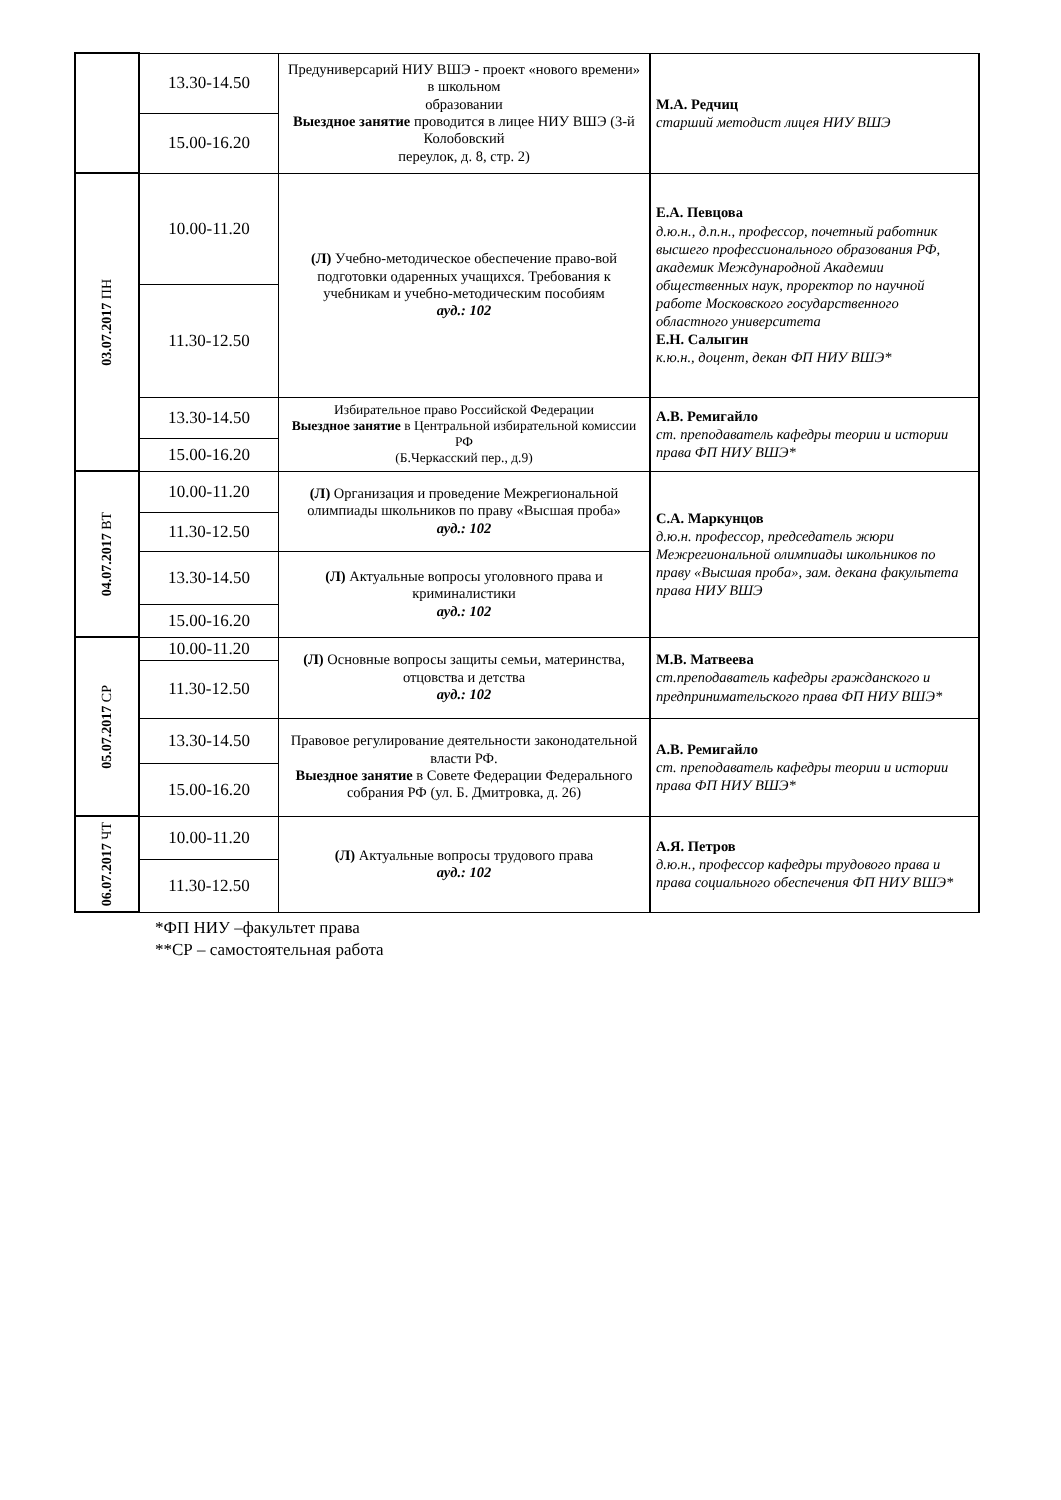| | 13.30-14.50 | Предуниверсарий НИУ ВШЭ - проект «нового времени» в школьном образовании Выездное занятие проводится в лицее НИУ ВШЭ (3-й Колобовский переулок, д. 8, стр. 2) | М.А. Редчиц старший методист лицея НИУ ВШЭ |
| | 15.00-16.20 | | |
| 03.07.2017 ПН | 10.00-11.20 | (Л) Учебно-методическое обеспечение право-вой подготовки одаренных учащихся. Требования к учебникам и учебно-методическим пособиям ауд.: 102 | Е.А. Певцова д.ю.н., д.п.н., профессор, почетный работник высшего профессионального образования РФ, академик Международной Академии общественных наук, проректор по научной работе Московского государственного областного университета Е.Н. Салыгин к.ю.н., доцент, декан ФП НИУ ВШЭ* |
| | 11.30-12.50 | | |
| | 13.30-14.50 | Избирательное право Российской Федерации Выездное занятие в Центральной избирательной комиссии РФ (Б.Черкасский пер., д.9) | А.В. Ремигайло ст. преподаватель кафедры теории и истории права ФП НИУ ВШЭ* |
| | 15.00-16.20 | | |
| 04.07.2017 ВТ | 10.00-11.20 | (Л) Организация и проведение Межрегиональной олимпиады школьников по праву «Высшая проба» ауд.: 102 | С.А. Маркунцов д.ю.н. профессор, председатель жюри Межрегиональной олимпиады школьников по праву «Высшая проба», зам. декана факультета права НИУ ВШЭ |
| | 11.30-12.50 | | |
| | 13.30-14.50 | (Л) Актуальные вопросы уголовного права и криминалистики ауд.: 102 | |
| | 15.00-16.20 | | |
| 05.07.2017 СР | 10.00-11.20 | (Л) Основные вопросы защиты семьи, материнства, отцовства и детства ауд.: 102 | М.В. Матвеева ст.преподаватель кафедры гражданского и предпринимательского права ФП НИУ ВШЭ* |
| | 11.30-12.50 | | |
| | 13.30-14.50 | Правовое регулирование деятельности законодательной власти РФ. Выездное занятие в Совете Федерации Федерального собрания РФ (ул. Б. Дмитровка, д. 26) | А.В. Ремигайло ст. преподаватель кафедры теории и истории права ФП НИУ ВШЭ* |
| | 15.00-16.20 | | |
| 06.07.2017 ЧТ | 10.00-11.20 | (Л) Актуальные вопросы трудового права ауд.: 102 | А.Я. Петров д.ю.н., профессор кафедры трудового права и права социального обеспечения ФП НИУ ВШЭ* |
| | 11.30-12.50 | | |
*ФП НИУ –факультет права
**СР – самостоятельная работа